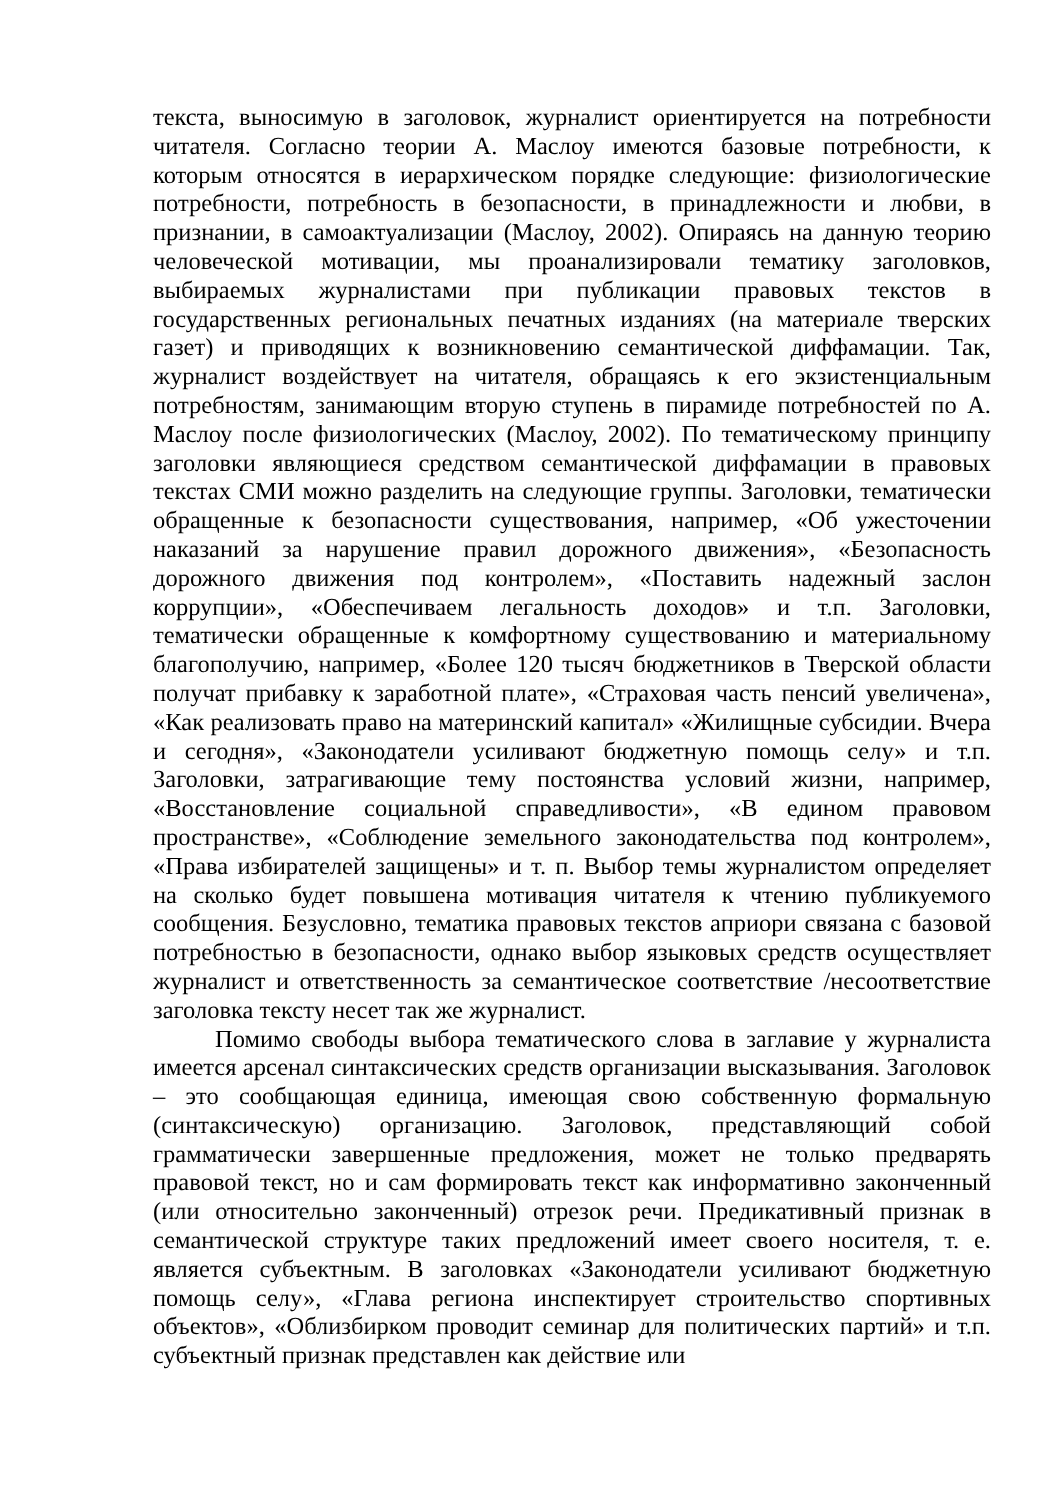текста, выносимую в заголовок, журналист ориентируется на потребности читателя. Согласно теории А. Маслоу имеются базовые потребности, к которым относятся в иерархическом порядке следующие: физиологические потребности, потребность в безопасности, в принадлежности и любви, в признании, в самоактуализации (Маслоу, 2002). Опираясь на данную теорию человеческой мотивации, мы проанализировали тематику заголовков, выбираемых журналистами при публикации правовых текстов в государственных региональных печатных изданиях (на материале тверских газет) и приводящих к возникновению семантической диффамации. Так, журналист воздействует на читателя, обращаясь к его экзистенциальным потребностям, занимающим вторую ступень в пирамиде потребностей по А. Маслоу после физиологических (Маслоу, 2002). По тематическому принципу заголовки являющиеся средством семантической диффамации в правовых текстах СМИ можно разделить на следующие группы. Заголовки, тематически обращенные к безопасности существования, например, «Об ужесточении наказаний за нарушение правил дорожного движения», «Безопасность дорожного движения под контролем», «Поставить надежный заслон коррупции», «Обеспечиваем легальность доходов» и т.п. Заголовки, тематически обращенные к комфортному существованию и материальному благополучию, например, «Более 120 тысяч бюджетников в Тверской области получат прибавку к заработной плате», «Страховая часть пенсий увеличена», «Как реализовать право на материнский капитал» «Жилищные субсидии. Вчера и сегодня», «Законодатели усиливают бюджетную помощь селу» и т.п. Заголовки, затрагивающие тему постоянства условий жизни, например, «Восстановление социальной справедливости», «В едином правовом пространстве», «Соблюдение земельного законодательства под контролем», «Права избирателей защищены» и т. п. Выбор темы журналистом определяет на сколько будет повышена мотивация читателя к чтению публикуемого сообщения. Безусловно, тематика правовых текстов априори связана с базовой потребностью в безопасности, однако выбор языковых средств осуществляет журналист и ответственность за семантическое соответствие /несоответствие заголовка тексту несет так же журналист.
Помимо свободы выбора тематического слова в заглавие у журналиста имеется арсенал синтаксических средств организации высказывания. Заголовок – это сообщающая единица, имеющая свою собственную формальную (синтаксическую) организацию. Заголовок, представляющий собой грамматически завершенные предложения, может не только предварять правовой текст, но и сам формировать текст как информативно законченный (или относительно законченный) отрезок речи. Предикативный признак в семантической структуре таких предложений имеет своего носителя, т. е. является субъектным. В заголовках «Законодатели усиливают бюджетную помощь селу», «Глава региона инспектирует строительство спортивных объектов», «Облизбирком проводит семинар для политических партий» и т.п. субъектный признак представлен как действие или